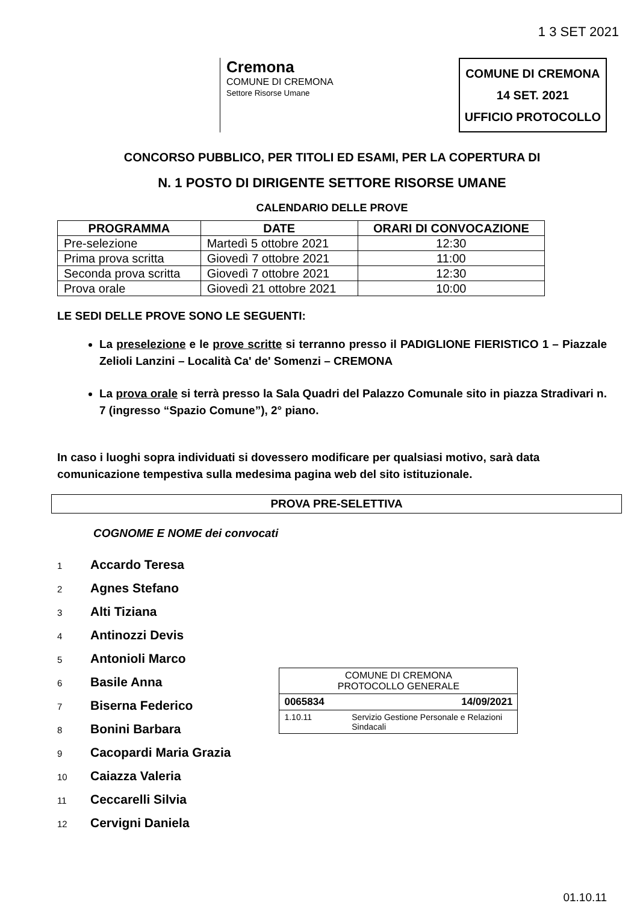1 3 SET 2021
Cremona
COMUNE DI CREMONA
Settore Risorse Umane
COMUNE DI CREMONA
14 SET. 2021
UFFICIO PROTOCOLLO
CONCORSO PUBBLICO, PER TITOLI ED ESAMI, PER LA COPERTURA DI
N. 1 POSTO DI DIRIGENTE SETTORE RISORSE UMANE
CALENDARIO DELLE PROVE
| PROGRAMMA | DATE | ORARI DI CONVOCAZIONE |
| --- | --- | --- |
| Pre-selezione | Martedì 5 ottobre 2021 | 12:30 |
| Prima prova scritta | Giovedì 7 ottobre 2021 | 11:00 |
| Seconda prova scritta | Giovedì 7 ottobre 2021 | 12:30 |
| Prova orale | Giovedì 21 ottobre 2021 | 10:00 |
LE SEDI DELLE PROVE SONO LE SEGUENTI:
La preselezione e le prove scritte si terranno presso il PADIGLIONE FIERISTICO 1 – Piazzale Zelioli Lanzini – Località Ca' de' Somenzi – CREMONA
La prova orale si terrà presso la Sala Quadri del Palazzo Comunale sito in piazza Stradivari n. 7 (ingresso “Spazio Comune”), 2° piano.
In caso i luoghi sopra individuati si dovessero modificare per qualsiasi motivo, sarà data comunicazione tempestiva sulla medesima pagina web del sito istituzionale.
PROVA PRE-SELETTIVA
COGNOME E NOME dei convocati
1 Accardo Teresa
2 Agnes Stefano
3 Alti Tiziana
4 Antinozzi Devis
5 Antonioli Marco
6 Basile Anna
7 Biserna Federico
8 Bonini Barbara
9 Cacopardi Maria Grazia
10 Caiazza Valeria
11 Ceccarelli Silvia
12 Cervigni Daniela
COMUNE DI CREMONA
PROTOCOLLO GENERALE
0065834 14/09/2021
1.10.11 Servizio Gestione Personale e Relazioni Sindacali
01.10.11